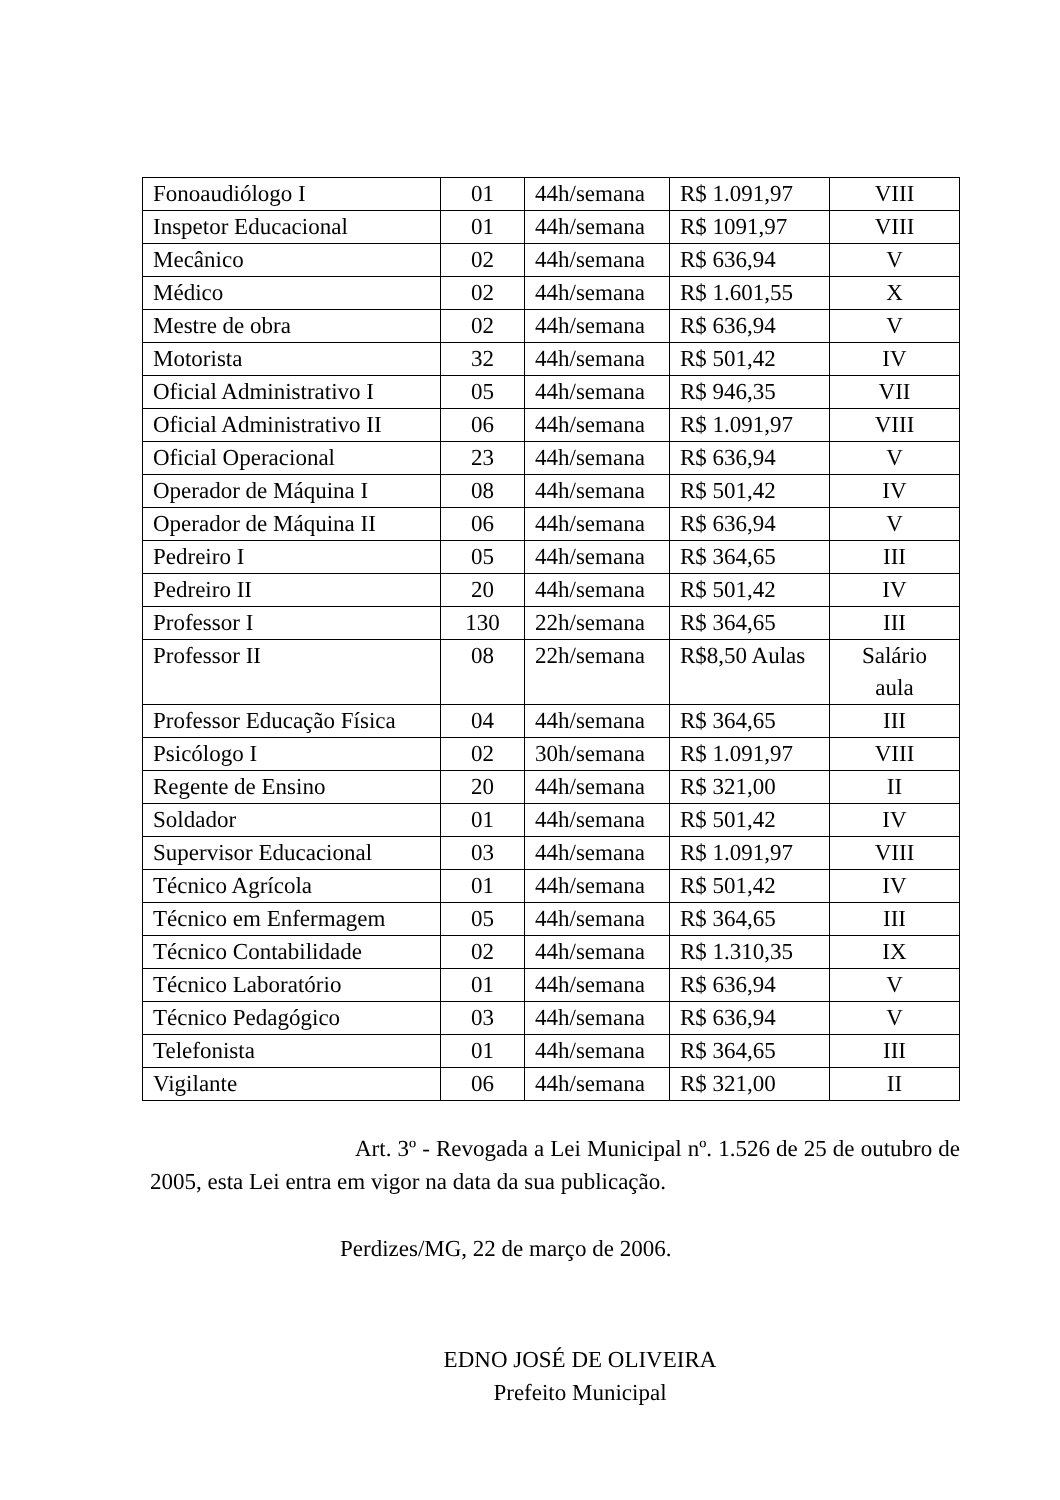| Fonoaudiólogo I | 01 | 44h/semana | R$ 1.091,97 | VIII |
| Inspetor Educacional | 01 | 44h/semana | R$ 1091,97 | VIII |
| Mecânico | 02 | 44h/semana | R$ 636,94 | V |
| Médico | 02 | 44h/semana | R$ 1.601,55 | X |
| Mestre de obra | 02 | 44h/semana | R$ 636,94 | V |
| Motorista | 32 | 44h/semana | R$ 501,42 | IV |
| Oficial Administrativo I | 05 | 44h/semana | R$ 946,35 | VII |
| Oficial Administrativo II | 06 | 44h/semana | R$ 1.091,97 | VIII |
| Oficial Operacional | 23 | 44h/semana | R$ 636,94 | V |
| Operador de Máquina I | 08 | 44h/semana | R$ 501,42 | IV |
| Operador de Máquina II | 06 | 44h/semana | R$ 636,94 | V |
| Pedreiro I | 05 | 44h/semana | R$ 364,65 | III |
| Pedreiro II | 20 | 44h/semana | R$ 501,42 | IV |
| Professor I | 130 | 22h/semana | R$ 364,65 | III |
| Professor II | 08 | 22h/semana | R$8,50 Aulas | Salário aula |
| Professor Educação Física | 04 | 44h/semana | R$ 364,65 | III |
| Psicólogo I | 02 | 30h/semana | R$ 1.091,97 | VIII |
| Regente de Ensino | 20 | 44h/semana | R$ 321,00 | II |
| Soldador | 01 | 44h/semana | R$ 501,42 | IV |
| Supervisor Educacional | 03 | 44h/semana | R$ 1.091,97 | VIII |
| Técnico Agrícola | 01 | 44h/semana | R$ 501,42 | IV |
| Técnico em Enfermagem | 05 | 44h/semana | R$ 364,65 | III |
| Técnico Contabilidade | 02 | 44h/semana | R$ 1.310,35 | IX |
| Técnico Laboratório | 01 | 44h/semana | R$ 636,94 | V |
| Técnico Pedagógico | 03 | 44h/semana | R$ 636,94 | V |
| Telefonista | 01 | 44h/semana | R$ 364,65 | III |
| Vigilante | 06 | 44h/semana | R$ 321,00 | II |
Art. 3º - Revogada a Lei Municipal nº. 1.526 de 25 de outubro de 2005, esta Lei entra em vigor na data da sua publicação.
Perdizes/MG, 22 de março de 2006.
EDNO JOSÉ DE OLIVEIRA
Prefeito Municipal